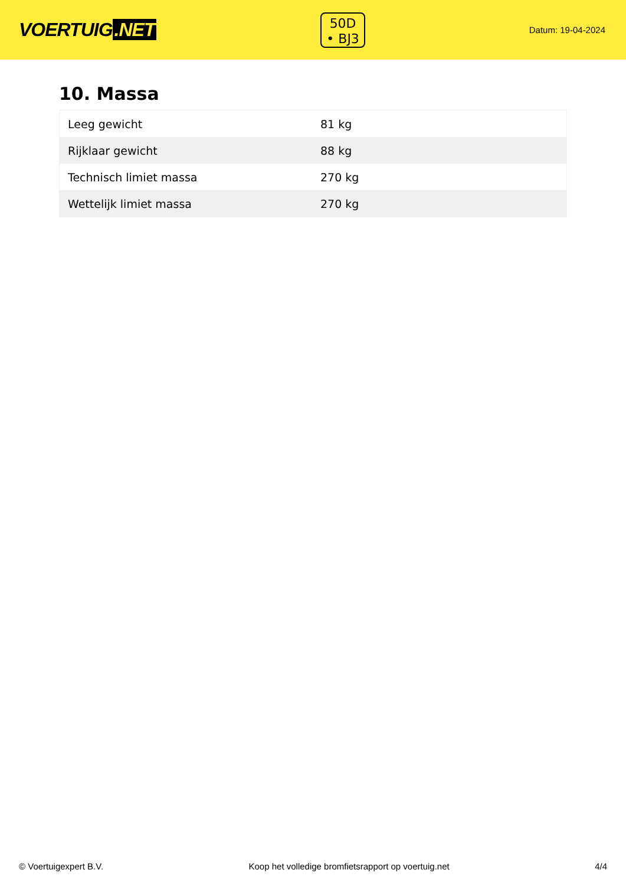VOERTUIG.NET
50D
• BJ3
Datum: 19-04-2024
10. Massa
| Leeg gewicht | 81 kg |
| Rijklaar gewicht | 88 kg |
| Technisch limiet massa | 270 kg |
| Wettelijk limiet massa | 270 kg |
© Voertuigexpert B.V. Koop het volledige bromfietsrapport op voertuig.net 4/4